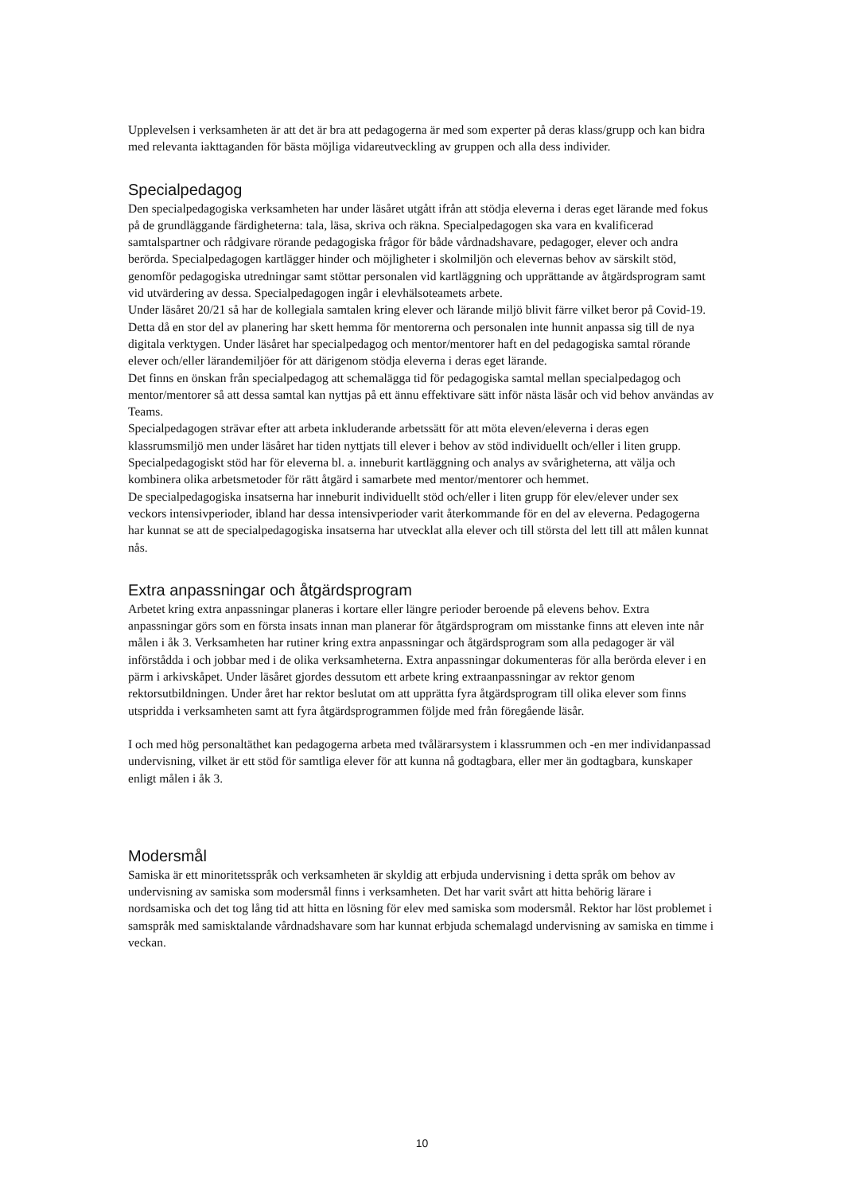Upplevelsen i verksamheten är att det är bra att pedagogerna är med som experter på deras klass/grupp och kan bidra med relevanta iakttaganden för bästa möjliga vidareutveckling av gruppen och alla dess individer.
Specialpedagog
Den specialpedagogiska verksamheten har under läsåret utgått ifrån att stödja eleverna i deras eget lärande med fokus på de grundläggande färdigheterna: tala, läsa, skriva och räkna. Specialpedagogen ska vara en kvalificerad samtalspartner och rådgivare rörande pedagogiska frågor för både vårdnadshavare, pedagoger, elever och andra berörda. Specialpedagogen kartlägger hinder och möjligheter i skolmiljön och elevernas behov av särskilt stöd, genomför pedagogiska utredningar samt stöttar personalen vid kartläggning och upprättande av åtgärdsprogram samt vid utvärdering av dessa. Specialpedagogen ingår i elevhälsoteamets arbete.
Under läsåret 20/21 så har de kollegiala samtalen kring elever och lärande miljö blivit färre vilket beror på Covid-19. Detta då en stor del av planering har skett hemma för mentorerna och personalen inte hunnit anpassa sig till de nya digitala verktygen. Under läsåret har specialpedagog och mentor/mentorer haft en del pedagogiska samtal rörande elever och/eller lärandemiljöer för att därigenom stödja eleverna i deras eget lärande.
Det finns en önskan från specialpedagog att schemalägga tid för pedagogiska samtal mellan specialpedagog och mentor/mentorer så att dessa samtal kan nyttjas på ett ännu effektivare sätt inför nästa läsår och vid behov användas av Teams.
Specialpedagogen strävar efter att arbeta inkluderande arbetssätt för att möta eleven/eleverna i deras egen klassrumsmiljö men under läsåret har tiden nyttjats till elever i behov av stöd individuellt och/eller i liten grupp. Specialpedagogiskt stöd har för eleverna bl. a. inneburit kartläggning och analys av svårigheterna, att välja och kombinera olika arbetsmetoder för rätt åtgärd i samarbete med mentor/mentorer och hemmet.
De specialpedagogiska insatserna har inneburit individuellt stöd och/eller i liten grupp för elev/elever under sex veckors intensivperioder, ibland har dessa intensivperioder varit återkommande för en del av eleverna. Pedagogerna har kunnat se att de specialpedagogiska insatserna har utvecklat alla elever och till största del lett till att målen kunnat nås.
Extra anpassningar och åtgärdsprogram
Arbetet kring extra anpassningar planeras i kortare eller längre perioder beroende på elevens behov. Extra anpassningar görs som en första insats innan man planerar för åtgärdsprogram om misstanke finns att eleven inte når målen i åk 3. Verksamheten har rutiner kring extra anpassningar och åtgärdsprogram som alla pedagoger är väl införstådda i och jobbar med i de olika verksamheterna. Extra anpassningar dokumenteras för alla berörda elever i en pärm i arkivskåpet. Under läsåret gjordes dessutom ett arbete kring extraanpassningar av rektor genom rektorsutbildningen. Under året har rektor beslutat om att upprätta fyra åtgärdsprogram till olika elever som finns utspridda i verksamheten samt att fyra åtgärdsprogrammen följde med från föregående läsår.
I och med hög personaltäthet kan pedagogerna arbeta med tvålärarsystem i klassrummen och -en mer individanpassad undervisning, vilket är ett stöd för samtliga elever för att kunna nå godtagbara, eller mer än godtagbara, kunskaper enligt målen i åk 3.
Modersmål
Samiska är ett minoritetsspråk och verksamheten är skyldig att erbjuda undervisning i detta språk om behov av undervisning av samiska som modersmål finns i verksamheten. Det har varit svårt att hitta behörig lärare i nordsamiska och det tog lång tid att hitta en lösning för elev med samiska som modersmål. Rektor har löst problemet i samspråk med samisktalande vårdnadshavare som har kunnat erbjuda schemalagd undervisning av samiska en timme i veckan.
10